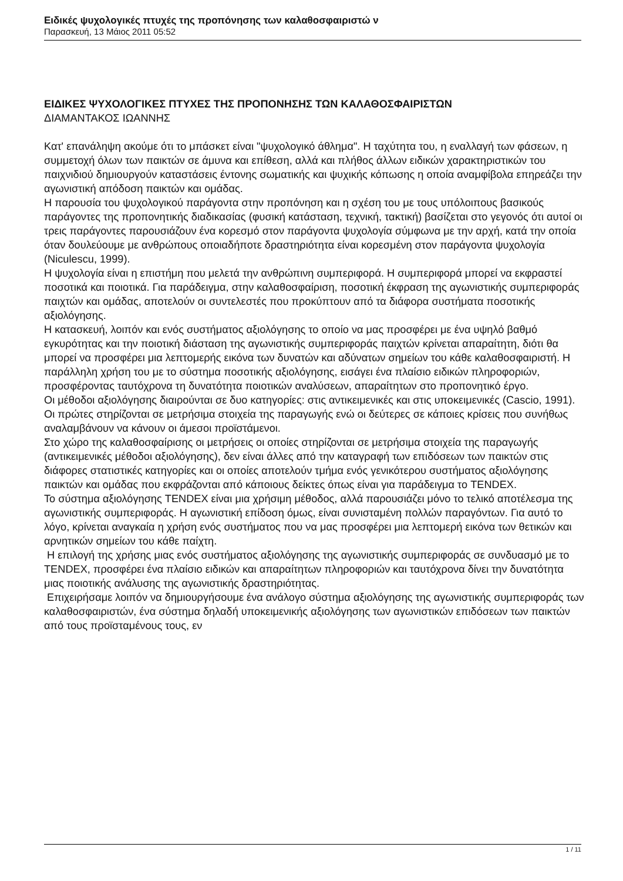Ειδικές ψυχολογικές πτυχές της προπόνησης των καλαθοσφαιριστώ ν
Παρασκευή, 13 Μάιος 2011 05:52
ΕΙΔΙΚΕΣ ΨΥΧΟΛΟΓΙΚΕΣ ΠΤΥΧΕΣ ΤΗΣ ΠΡΟΠΟΝΗΣΗΣ ΤΩΝ ΚΑΛΑΘΟΣΦΑΙΡΙΣΤΩΝ
ΔΙΑΜΑΝΤΑΚΟΣ ΙΩΑΝΝΗΣ
Κατ' επανάληψη ακούμε ότι το μπάσκετ είναι "ψυχολογικό άθλημα". Η ταχύτητα του, η εναλλαγή των φάσεων, η συμμετοχή όλων των παικτών σε άμυνα και επίθεση, αλλά και πλήθος άλλων ειδικών χαρακτηριστικών του παιχνιδιού δημιουργούν καταστάσεις έντονης σωματικής και ψυχικής κόπωσης η οποία αναμφίβολα επηρεάζει την αγωνιστική απόδοση παικτών και ομάδας.
Η παρουσία του ψυχολογικού παράγοντα στην προπόνηση και η σχέση του με τους υπόλοιπους βασικούς παράγοντες της προπονητικής διαδικασίας (φυσική κατάσταση, τεχνική, τακτική) βασίζεται στο γεγονός ότι αυτοί οι τρεις παράγοντες παρουσιάζουν ένα κορεσμό στον παράγοντα ψυχολογία σύμφωνα με την αρχή, κατά την οποία όταν δουλεύουμε με ανθρώπους οποιαδήποτε δραστηριότητα είναι κορεσμένη στον παράγοντα ψυχολογία (Niculescu, 1999).
Η ψυχολογία είναι η επιστήμη που μελετά την ανθρώπινη συμπεριφορά. Η συμπεριφορά μπορεί να εκφραστεί ποσοτικά και ποιοτικά. Για παράδειγμα, στην καλαθοσφαίριση, ποσοτική έκφραση της αγωνιστικής συμπεριφοράς παιχτών και ομάδας, αποτελούν οι συντελεστές που προκύπτουν από τα διάφορα συστήματα ποσοτικής αξιολόγησης.
Η κατασκευή, λοιπόν και ενός συστήματος αξιολόγησης το οποίο να μας προσφέρει με ένα υψηλό βαθμό εγκυρότητας και την ποιοτική διάσταση της αγωνιστικής συμπεριφοράς παιχτών κρίνεται απαραίτητη, διότι θα μπορεί να προσφέρει μια λεπτομερής εικόνα των δυνατών και αδύνατων σημείων του κάθε καλαθοσφαιριστή. Η παράλληλη χρήση του με το σύστημα ποσοτικής αξιολόγησης, εισάγει ένα πλαίσιο ειδικών πληροφοριών, προσφέροντας ταυτόχρονα τη δυνατότητα ποιοτικών αναλύσεων, απαραίτητων στο προπονητικό έργο.
Οι μέθοδοι αξιολόγησης διαιρούνται σε δυο κατηγορίες: στις αντικειμενικές και στις υποκειμενικές (Cascio, 1991). Οι πρώτες στηρίζονται σε μετρήσιμα στοιχεία της παραγωγής ενώ οι δεύτερες σε κάποιες κρίσεις που συνήθως αναλαμβάνουν να κάνουν οι άμεσοι προϊστάμενοι.
Στο χώρο της καλαθοσφαίρισης οι μετρήσεις οι οποίες στηρίζονται σε μετρήσιμα στοιχεία της παραγωγής (αντικειμενικές μέθοδοι αξιολόγησης), δεν είναι άλλες από την καταγραφή των επιδόσεων των παικτών στις διάφορες στατιστικές κατηγορίες και οι οποίες αποτελούν τμήμα ενός γενικότερου συστήματος αξιολόγησης παικτών και ομάδας που εκφράζονται από κάποιους δείκτες όπως είναι για παράδειγμα το TENDEX.
Το σύστημα αξιολόγησης TENDEX είναι μια χρήσιμη μέθοδος, αλλά παρουσιάζει μόνο το τελικό αποτέλεσμα της αγωνιστικής συμπεριφοράς. Η αγωνιστική επίδοση όμως, είναι συνισταμένη πολλών παραγόντων. Για αυτό το λόγο, κρίνεται αναγκαία η χρήση ενός συστήματος που να μας προσφέρει μια λεπτομερή εικόνα των θετικών και αρνητικών σημείων του κάθε παίχτη.
Η επιλογή της χρήσης μιας ενός συστήματος αξιολόγησης της αγωνιστικής συμπεριφοράς σε συνδυασμό με το TENDEX, προσφέρει ένα πλαίσιο ειδικών και απαραίτητων πληροφοριών και ταυτόχρονα δίνει την δυνατότητα μιας ποιοτικής ανάλυσης της αγωνιστικής δραστηριότητας.
Επιχειρήσαμε λοιπόν να δημιουργήσουμε ένα ανάλογο σύστημα αξιολόγησης της αγωνιστικής συμπεριφοράς των καλαθοσφαιριστών, ένα σύστημα δηλαδή υποκειμενικής αξιολόγησης των αγωνιστικών επιδόσεων των παικτών από τους προϊσταμένους τους, εν
1 / 11